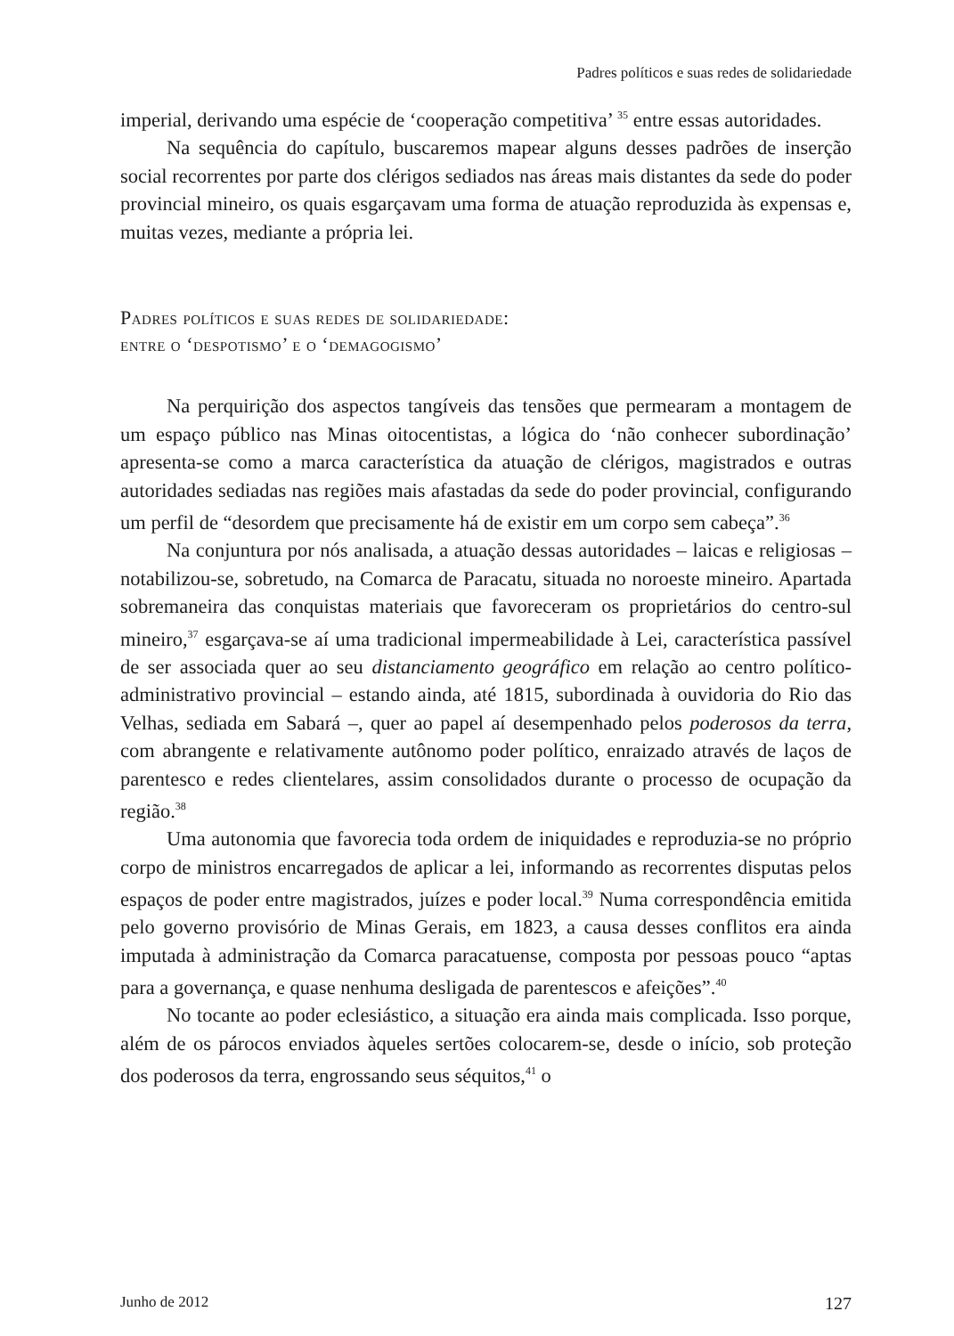Padres políticos e suas redes de solidariedade
imperial, derivando uma espécie de ‘cooperação competitiva’ <sup>35</sup> entre essas autoridades.
Na sequência do capítulo, buscaremos mapear alguns desses padrões de inserção social recorrentes por parte dos clérigos sediados nas áreas mais distantes da sede do poder provincial mineiro, os quais esgarçavam uma forma de atuação reproduzida às expensas e, muitas vezes, mediante a própria lei.
Padres políticos e suas redes de solidariedade:
entre o ‘despotismo’ e o ‘demagogismo’
Na perquirição dos aspectos tangíveis das tensões que permearam a montagem de um espaço público nas Minas oitocentistas, a lógica do ‘não conhecer subordinação’ apresenta-se como a marca característica da atuação de clérigos, magistrados e outras autoridades sediadas nas regiões mais afastadas da sede do poder provincial, configurando um perfil de “desordem que precisamente há de existir em um corpo sem cabeça”.<sup>36</sup>
Na conjuntura por nós analisada, a atuação dessas autoridades – laicas e religiosas – notabilizou-se, sobretudo, na Comarca de Paracatu, situada no noroeste mineiro. Apartada sobremaneira das conquistas materiais que favoreceram os proprietários do centro-sul mineiro,<sup>37</sup> esgarçava-se aí uma tradicional impermeabilidade à Lei, característica passível de ser associada quer ao seu distanciamento geográfico em relação ao centro político-administrativo provincial – estando ainda, até 1815, subordinada à ouvidoria do Rio das Velhas, sediada em Sabará –, quer ao papel aí desempenhado pelos poderosos da terra, com abrangente e relativamente autônomo poder político, enraizado através de laços de parentesco e redes clientelares, assim consolidados durante o processo de ocupação da região.<sup>38</sup>
Uma autonomia que favorecia toda ordem de iniquidades e reproduzia-se no próprio corpo de ministros encarregados de aplicar a lei, informando as recorrentes disputas pelos espaços de poder entre magistrados, juízes e poder local.<sup>39</sup> Numa correspondência emitida pelo governo provisório de Minas Gerais, em 1823, a causa desses conflitos era ainda imputada à administração da Comarca paracatuense, composta por pessoas pouco “aptas para a governança, e quase nenhuma desligada de parentescos e afeições”.<sup>40</sup>
No tocante ao poder eclesiástico, a situação era ainda mais complicada. Isso porque, além de os párocos enviados àqueles sertões colocarem-se, desde o início, sob proteção dos poderosos da terra, engrossando seus séquitos,<sup>41</sup> o
Junho de 2012 127